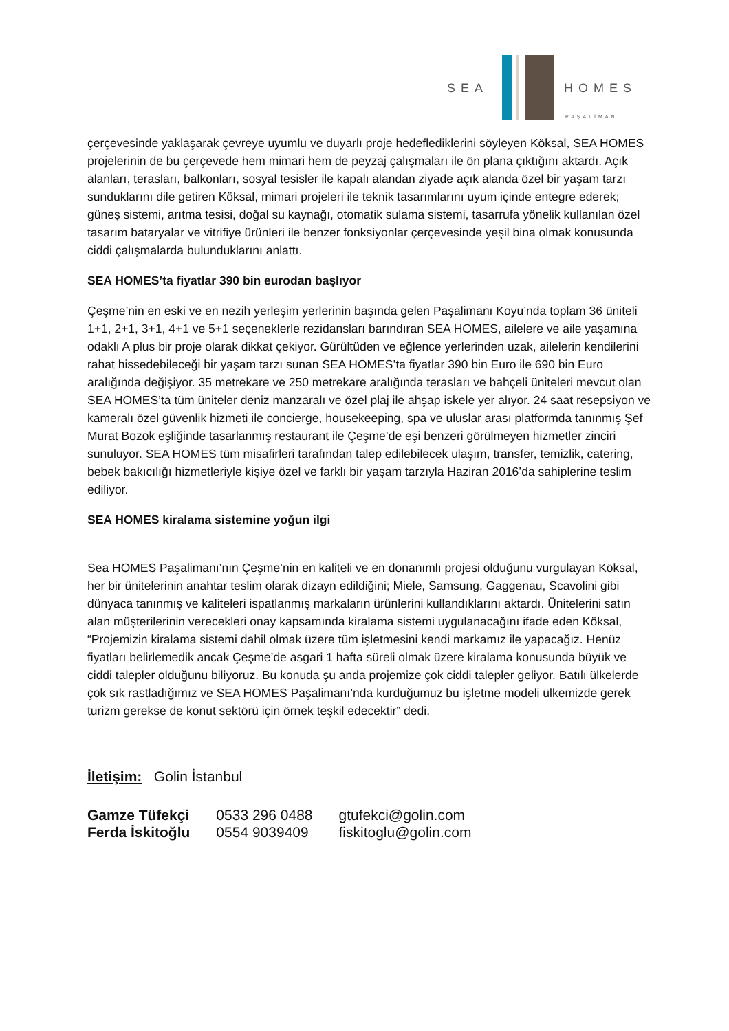SEA HOMES
PAŞALİMANI
çerçevesinde yaklaşarak çevreye uyumlu ve duyarlı proje hedeflediklerini söyleyen Köksal, SEA HOMES projelerinin de bu çerçevede hem mimari hem de peyzaj çalışmaları ile ön plana çıktığını aktardı. Açık alanları, terasları, balkonları, sosyal tesisler ile kapalı alandan ziyade açık alanda özel bir yaşam tarzı sunduklarını dile getiren Köksal, mimari projeleri ile teknik tasarımlarını uyum içinde entegre ederek; güneş sistemi, arıtma tesisi, doğal su kaynağı, otomatik sulama sistemi, tasarrufa yönelik kullanılan özel tasarım bataryalar ve vitrifiye ürünleri ile benzer fonksiyonlar çerçevesinde yeşil bina olmak konusunda ciddi çalışmalarda bulunduklarını anlattı.
SEA HOMES’ta fiyatlar 390 bin eurodan başlıyor
Çeşme’nin en eski ve en nezih yerleşim yerlerinin başında gelen Paşalimanı Koyu’nda toplam 36 üniteli 1+1, 2+1, 3+1, 4+1 ve 5+1 seçeneklerle rezidansları barındıran SEA HOMES, ailelere ve aile yaşamına odaklı A plus bir proje olarak dikkat çekiyor. Gürültüden ve eğlence yerlerinden uzak, ailelerin kendilerini rahat hissedebileceği bir yaşam tarzı sunan SEA HOMES’ta fiyatlar 390 bin Euro ile 690 bin Euro aralığında değişiyor. 35 metrekare ve 250 metrekare aralığında terasları ve bahçeli üniteleri mevcut olan SEA HOMES’ta tüm üniteler deniz manzaralı ve özel plaj ile ahşap iskele yer alıyor. 24 saat resepsiyon ve kameralı özel güvenlik hizmeti ile concierge, housekeeping, spa ve uluslar arası platformda tanınmış Şef Murat Bozok eşliğinde tasarlanmış restaurant ile Çeşme’de eşi benzeri görülmeyen hizmetler zinciri sunuluyor. SEA HOMES tüm misafirleri tarafından talep edilebilecek ulaşım, transfer, temizlik, catering, bebek bakıcılığı hizmetleriyle kişiye özel ve farklı bir yaşam tarzıyla Haziran 2016’da sahiplerine teslim ediliyor.
SEA HOMES kiralama sistemine yoğun ilgi
Sea HOMES Paşalimanı’nın Çeşme’nin en kaliteli ve en donanımlı projesi olduğunu vurgulayan Köksal, her bir ünitelerinin anahtar teslim olarak dizayn edildiğini; Miele, Samsung, Gaggenau, Scavolini gibi dünyaca tanınmış ve kaliteleri ispatlanmış markaların ürünlerini kullandıklarını aktardı. Ünitelerini satın alan müşterilerinin verecekleri onay kapsamında kiralama sistemi uygulanacağını ifade eden Köksal, “Projemizin kiralama sistemi dahil olmak üzere tüm işletmesini kendi markamız ile yapacağız. Henüz fiyatları belirlemedik ancak Çeşme’de asgari 1 hafta süreli olmak üzere kiralama konusunda büyük ve ciddi talepler olduğunu biliyoruz. Bu konuda şu anda projemize çok ciddi talepler geliyor. Batılı ülkelerde çok sık rastladığımız ve SEA HOMES Paşalimanı’nda kurduğumuz bu işletme modeli ülkemizde gerek turizm gerekse de konut sektörü için örnek teşkil edecektir” dedi.
İletişim: Golin İstanbul
| Gamze Tüfekçi | 0533 296 0488 | gtufekci@golin.com |
| Ferda İskitoğlu | 0554 9039409 | fiskitoglu@golin.com |